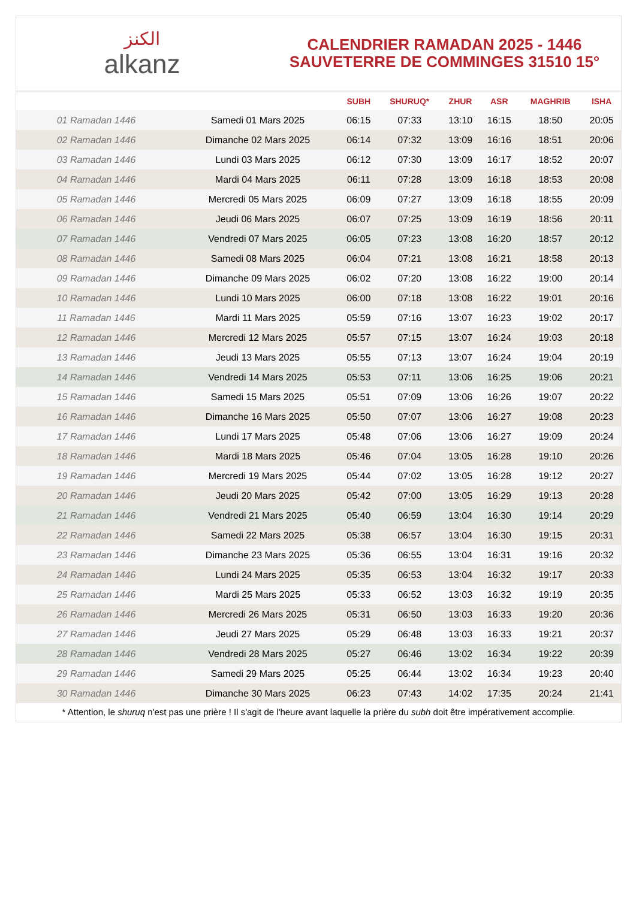الكنز
alkanz
CALENDRIER RAMADAN 2025 - 1446
SAUVETERRE DE COMMINGES 31510 15°
| | | SUBH | SHURUQ* | ZHUR | ASR | MAGHRIB | ISHA |
| --- | --- | --- | --- | --- | --- | --- | --- |
| 01 Ramadan 1446 | Samedi 01 Mars 2025 | 06:15 | 07:33 | 13:10 | 16:15 | 18:50 | 20:05 |
| 02 Ramadan 1446 | Dimanche 02 Mars 2025 | 06:14 | 07:32 | 13:09 | 16:16 | 18:51 | 20:06 |
| 03 Ramadan 1446 | Lundi 03 Mars 2025 | 06:12 | 07:30 | 13:09 | 16:17 | 18:52 | 20:07 |
| 04 Ramadan 1446 | Mardi 04 Mars 2025 | 06:11 | 07:28 | 13:09 | 16:18 | 18:53 | 20:08 |
| 05 Ramadan 1446 | Mercredi 05 Mars 2025 | 06:09 | 07:27 | 13:09 | 16:18 | 18:55 | 20:09 |
| 06 Ramadan 1446 | Jeudi 06 Mars 2025 | 06:07 | 07:25 | 13:09 | 16:19 | 18:56 | 20:11 |
| 07 Ramadan 1446 | Vendredi 07 Mars 2025 | 06:05 | 07:23 | 13:08 | 16:20 | 18:57 | 20:12 |
| 08 Ramadan 1446 | Samedi 08 Mars 2025 | 06:04 | 07:21 | 13:08 | 16:21 | 18:58 | 20:13 |
| 09 Ramadan 1446 | Dimanche 09 Mars 2025 | 06:02 | 07:20 | 13:08 | 16:22 | 19:00 | 20:14 |
| 10 Ramadan 1446 | Lundi 10 Mars 2025 | 06:00 | 07:18 | 13:08 | 16:22 | 19:01 | 20:16 |
| 11 Ramadan 1446 | Mardi 11 Mars 2025 | 05:59 | 07:16 | 13:07 | 16:23 | 19:02 | 20:17 |
| 12 Ramadan 1446 | Mercredi 12 Mars 2025 | 05:57 | 07:15 | 13:07 | 16:24 | 19:03 | 20:18 |
| 13 Ramadan 1446 | Jeudi 13 Mars 2025 | 05:55 | 07:13 | 13:07 | 16:24 | 19:04 | 20:19 |
| 14 Ramadan 1446 | Vendredi 14 Mars 2025 | 05:53 | 07:11 | 13:06 | 16:25 | 19:06 | 20:21 |
| 15 Ramadan 1446 | Samedi 15 Mars 2025 | 05:51 | 07:09 | 13:06 | 16:26 | 19:07 | 20:22 |
| 16 Ramadan 1446 | Dimanche 16 Mars 2025 | 05:50 | 07:07 | 13:06 | 16:27 | 19:08 | 20:23 |
| 17 Ramadan 1446 | Lundi 17 Mars 2025 | 05:48 | 07:06 | 13:06 | 16:27 | 19:09 | 20:24 |
| 18 Ramadan 1446 | Mardi 18 Mars 2025 | 05:46 | 07:04 | 13:05 | 16:28 | 19:10 | 20:26 |
| 19 Ramadan 1446 | Mercredi 19 Mars 2025 | 05:44 | 07:02 | 13:05 | 16:28 | 19:12 | 20:27 |
| 20 Ramadan 1446 | Jeudi 20 Mars 2025 | 05:42 | 07:00 | 13:05 | 16:29 | 19:13 | 20:28 |
| 21 Ramadan 1446 | Vendredi 21 Mars 2025 | 05:40 | 06:59 | 13:04 | 16:30 | 19:14 | 20:29 |
| 22 Ramadan 1446 | Samedi 22 Mars 2025 | 05:38 | 06:57 | 13:04 | 16:30 | 19:15 | 20:31 |
| 23 Ramadan 1446 | Dimanche 23 Mars 2025 | 05:36 | 06:55 | 13:04 | 16:31 | 19:16 | 20:32 |
| 24 Ramadan 1446 | Lundi 24 Mars 2025 | 05:35 | 06:53 | 13:04 | 16:32 | 19:17 | 20:33 |
| 25 Ramadan 1446 | Mardi 25 Mars 2025 | 05:33 | 06:52 | 13:03 | 16:32 | 19:19 | 20:35 |
| 26 Ramadan 1446 | Mercredi 26 Mars 2025 | 05:31 | 06:50 | 13:03 | 16:33 | 19:20 | 20:36 |
| 27 Ramadan 1446 | Jeudi 27 Mars 2025 | 05:29 | 06:48 | 13:03 | 16:33 | 19:21 | 20:37 |
| 28 Ramadan 1446 | Vendredi 28 Mars 2025 | 05:27 | 06:46 | 13:02 | 16:34 | 19:22 | 20:39 |
| 29 Ramadan 1446 | Samedi 29 Mars 2025 | 05:25 | 06:44 | 13:02 | 16:34 | 19:23 | 20:40 |
| 30 Ramadan 1446 | Dimanche 30 Mars 2025 | 06:23 | 07:43 | 14:02 | 17:35 | 20:24 | 21:41 |
* Attention, le shuruq n'est pas une prière ! Il s'agit de l'heure avant laquelle la prière du subh doit être impérativement accomplie.